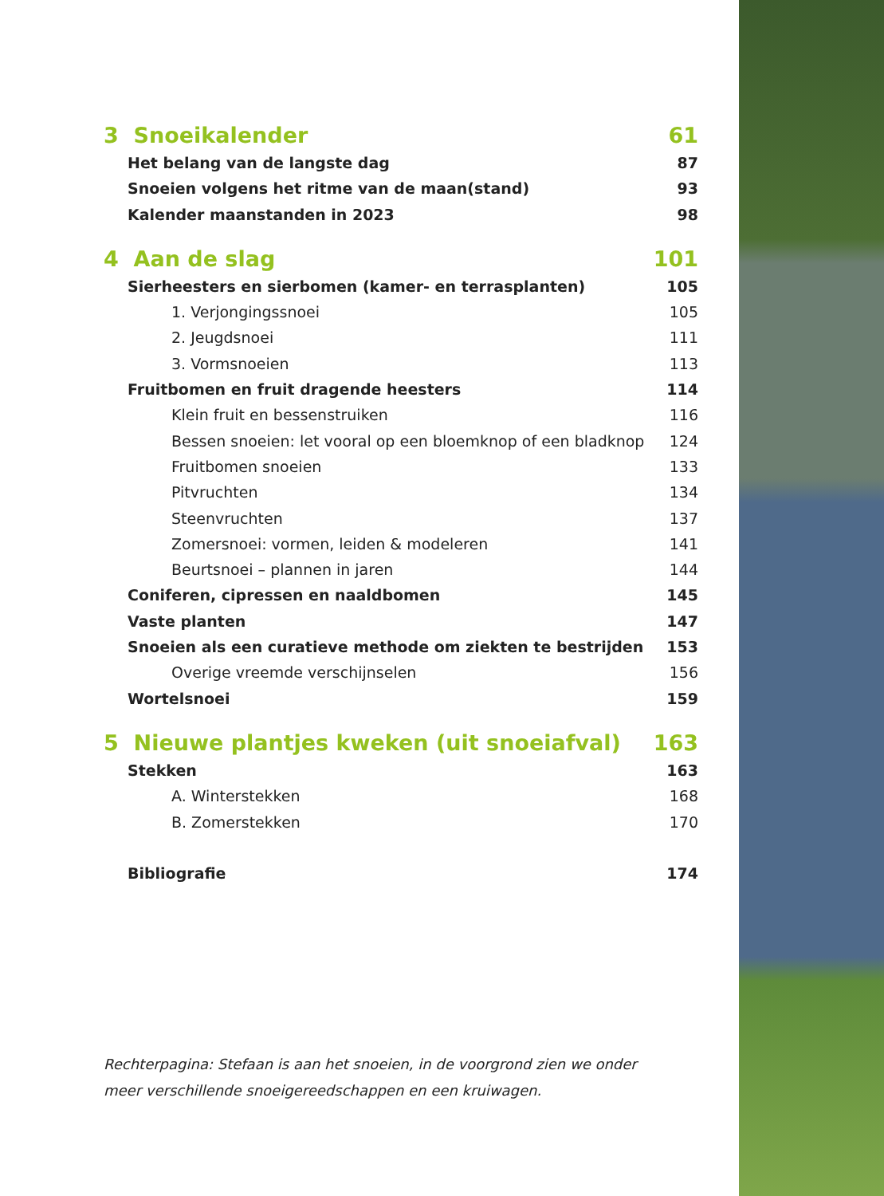3 Snoeikalender 61
Het belang van de langste dag 87
Snoeien volgens het ritme van de maan(stand) 93
Kalender maanstanden in 2023 98
4 Aan de slag 101
Sierheesters en sierbomen (kamer- en terrasplanten) 105
1. Verjongingssnoei 105
2. Jeugdsnoei 111
3. Vormsnoeien 113
Fruitbomen en fruit dragende heesters 114
Klein fruit en bessenstruiken 116
Bessen snoeien: let vooral op een bloemknop of een bladknop 124
Fruitbomen snoeien 133
Pitvruchten 134
Steenvruchten 137
Zomersnoei: vormen, leiden & modeleren 141
Beurtsnoei – plannen in jaren 144
Coniferen, cipressen en naaldbomen 145
Vaste planten 147
Snoeien als een curatieve methode om ziekten te bestrijden 153
Overige vreemde verschijnselen 156
Wortelsnoei 159
5 Nieuwe plantjes kweken (uit snoeiafval) 163
Stekken 163
A. Winterstekken 168
B. Zomerstekken 170
Bibliografie 174
Rechterpagina: Stefaan is aan het snoeien, in de voorgrond zien we onder meer verschillende snoeigereedschappen en een kruiwagen.